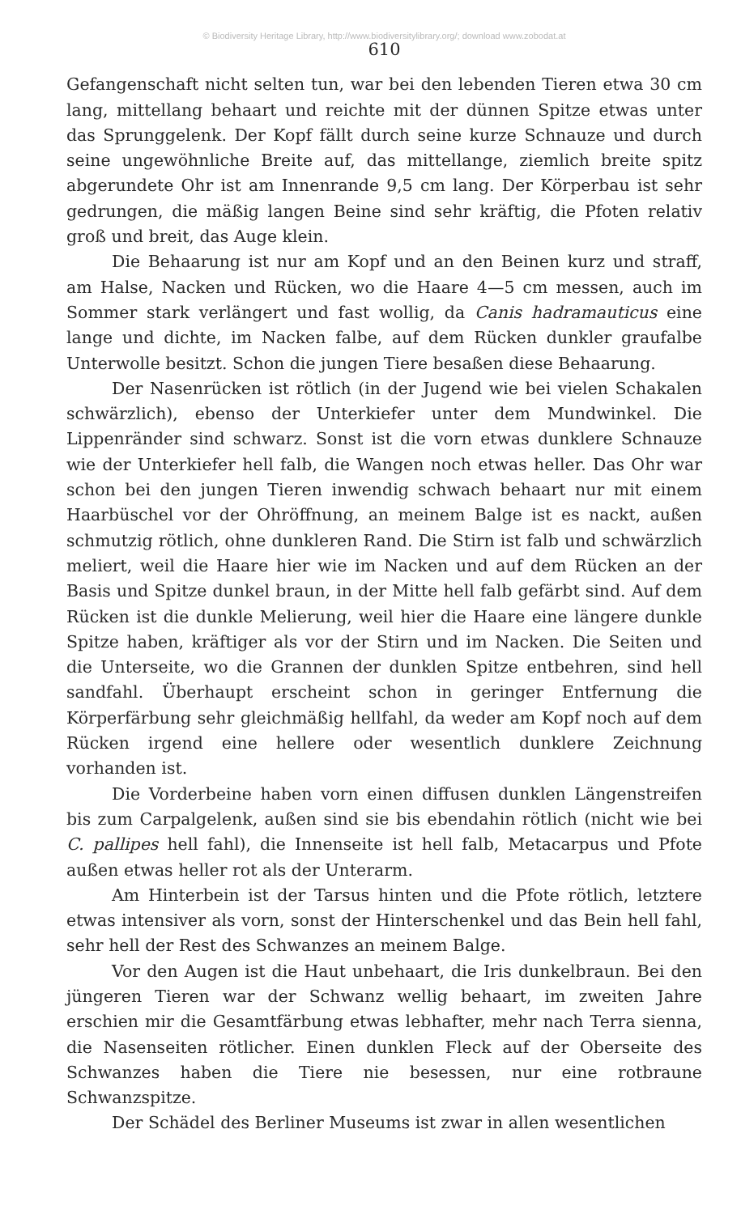© Biodiversity Heritage Library, http://www.biodiversitylibrary.org/; download www.zobodat.at
610
Gefangenschaft nicht selten tun, war bei den lebenden Tieren etwa 30 cm lang, mittellang behaart und reichte mit der dünnen Spitze etwas unter das Sprunggelenk. Der Kopf fällt durch seine kurze Schnauze und durch seine ungewöhnliche Breite auf, das mittellange, ziemlich breite spitz abgerundete Ohr ist am Innenrande 9,5 cm lang. Der Körperbau ist sehr gedrungen, die mäßig langen Beine sind sehr kräftig, die Pfoten relativ groß und breit, das Auge klein.
Die Behaarung ist nur am Kopf und an den Beinen kurz und straff, am Halse, Nacken und Rücken, wo die Haare 4—5 cm messen, auch im Sommer stark verlängert und fast wollig, da Canis hadramauticus eine lange und dichte, im Nacken falbe, auf dem Rücken dunkler graufalbe Unterwolle besitzt. Schon die jungen Tiere besaßen diese Behaarung.
Der Nasenrücken ist rötlich (in der Jugend wie bei vielen Schakalen schwärzlich), ebenso der Unterkiefer unter dem Mundwinkel. Die Lippenränder sind schwarz. Sonst ist die vorn etwas dunklere Schnauze wie der Unterkiefer hell falb, die Wangen noch etwas heller. Das Ohr war schon bei den jungen Tieren inwendig schwach behaart nur mit einem Haarbüschel vor der Ohröffnung, an meinem Balge ist es nackt, außen schmutzig rötlich, ohne dunkleren Rand. Die Stirn ist falb und schwärzlich meliert, weil die Haare hier wie im Nacken und auf dem Rücken an der Basis und Spitze dunkel braun, in der Mitte hell falb gefärbt sind. Auf dem Rücken ist die dunkle Melierung, weil hier die Haare eine längere dunkle Spitze haben, kräftiger als vor der Stirn und im Nacken. Die Seiten und die Unterseite, wo die Grannen der dunklen Spitze entbehren, sind hell sandfahl. Überhaupt erscheint schon in geringer Entfernung die Körperfärbung sehr gleichmäßig hellfahl, da weder am Kopf noch auf dem Rücken irgend eine hellere oder wesentlich dunklere Zeichnung vorhanden ist.
Die Vorderbeine haben vorn einen diffusen dunklen Längenstreifen bis zum Carpalgelenk, außen sind sie bis ebendahin rötlich (nicht wie bei C. pallipes hell fahl), die Innenseite ist hell falb, Metacarpus und Pfote außen etwas heller rot als der Unterarm.
Am Hinterbein ist der Tarsus hinten und die Pfote rötlich, letztere etwas intensiver als vorn, sonst der Hinterschenkel und das Bein hell fahl, sehr hell der Rest des Schwanzes an meinem Balge.
Vor den Augen ist die Haut unbehaart, die Iris dunkelbraun. Bei den jüngeren Tieren war der Schwanz wellig behaart, im zweiten Jahre erschien mir die Gesamtfärbung etwas lebhafter, mehr nach Terra sienna, die Nasenseiten rötlicher. Einen dunklen Fleck auf der Oberseite des Schwanzes haben die Tiere nie besessen, nur eine rotbraune Schwanzspitze.
Der Schädel des Berliner Museums ist zwar in allen wesentlichen